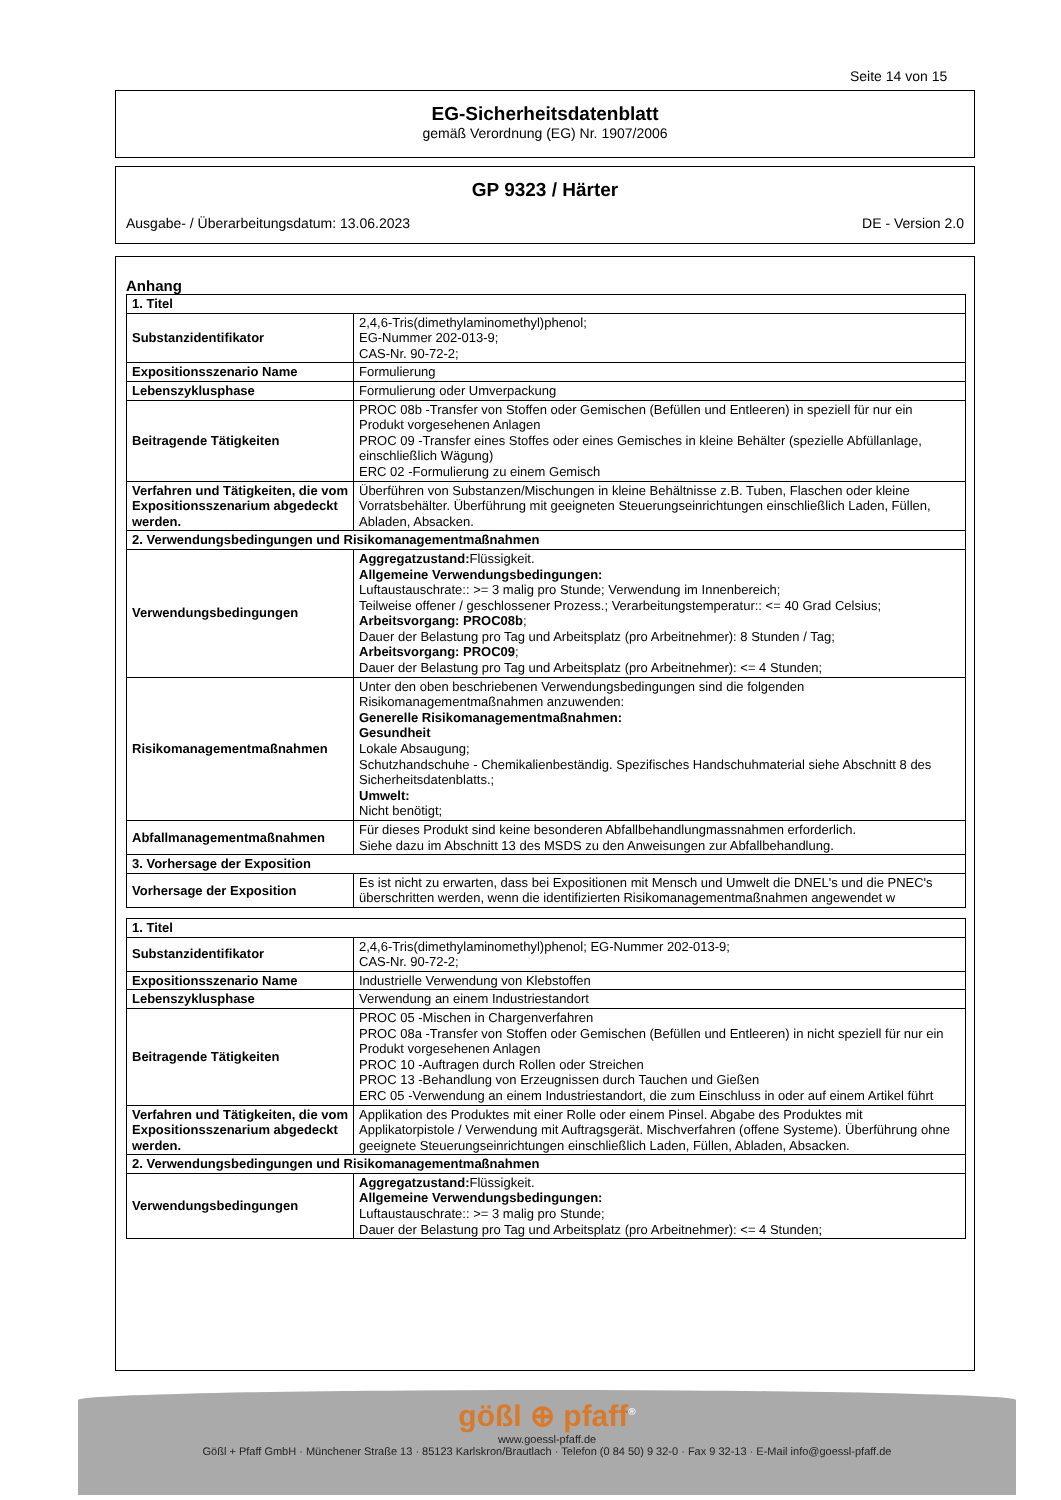Seite 14 von 15
EG-Sicherheitsdatenblatt
gemäß Verordnung (EG) Nr. 1907/2006
GP 9323 / Härter
Ausgabe- / Überarbeitungsdatum: 13.06.2023 DE - Version 2.0
Anhang
| 1. Titel | |
| Substanzidentifikator | 2,4,6-Tris(dimethylaminomethyl)phenol; EG-Nummer 202-013-9; CAS-Nr. 90-72-2; |
| Expositionsszenario Name | Formulierung |
| Lebenszyklusphase | Formulierung oder Umverpackung |
| Beitragende Tätigkeiten | PROC 08b -Transfer von Stoffen oder Gemischen (Befüllen und Entleeren) in speziell für nur ein Produkt vorgesehenen Anlagen PROC 09 -Transfer eines Stoffes oder eines Gemisches in kleine Behälter (spezielle Abfüllanlage, einschließlich Wägung) ERC 02 -Formulierung zu einem Gemisch |
| Verfahren und Tätigkeiten, die vom Expositionsszenarium abgedeckt werden. | Überführen von Substanzen/Mischungen in kleine Behältnisse z.B. Tuben, Flaschen oder kleine Vorratsbehälter. Überführung mit geeigneten Steuerungseinrichtungen einschließlich Laden, Füllen, Abladen, Absacken. |
| 2. Verwendungsbedingungen und Risikomanagementmaßnahmen | |
| Verwendungsbedingungen | Aggregatzustand: Flüssigkeit. Allgemeine Verwendungsbedingungen: Luftaustauschrate:: >= 3 malig pro Stunde; Verwendung im Innenbereich; Teilweise offener / geschlossener Prozess.; Verarbeitungstemperatur:: <= 40 Grad Celsius; Arbeitsvorgang: PROC08b ; Dauer der Belastung pro Tag und Arbeitsplatz (pro Arbeitnehmer): 8 Stunden / Tag; Arbeitsvorgang: PROC09 ; Dauer der Belastung pro Tag und Arbeitsplatz (pro Arbeitnehmer): <= 4 Stunden; |
| Risikomanagementmaßnahmen | Unter den oben beschriebenen Verwendungsbedingungen sind die folgenden Risikomanagementmaßnahmen anzuwenden: Generelle Risikomanagementmaßnahmen: Gesundheit Lokale Absaugung; Schutzhandschuhe - Chemikalienbeständig. Spezifisches Handschuhmaterial siehe Abschnitt 8 des Sicherheitsdatenblatts.; Umwelt: Nicht benötigt; |
| Abfallmanagementmaßnahmen | Für dieses Produkt sind keine besonderen Abfallbehandlungmassnahmen erforderlich. Siehe dazu im Abschnitt 13 des MSDS zu den Anweisungen zur Abfallbehandlung. |
| 3. Vorhersage der Exposition | |
| Vorhersage der Exposition | Es ist nicht zu erwarten, dass bei Expositionen mit Mensch und Umwelt die DNEL's und die PNEC's überschritten werden, wenn die identifizierten Risikomanagementmaßnahmen angewendet w |
| 1. Titel | |
| Substanzidentifikator | 2,4,6-Tris(dimethylaminomethyl)phenol; EG-Nummer 202-013-9; CAS-Nr. 90-72-2; |
| Expositionsszenario Name | Industrielle Verwendung von Klebstoffen |
| Lebenszyklusphase | Verwendung an einem Industriestandort |
| Beitragende Tätigkeiten | PROC 05 -Mischen in Chargenverfahren PROC 08a -Transfer von Stoffen oder Gemischen (Befüllen und Entleeren) in nicht speziell für nur ein Produkt vorgesehenen Anlagen PROC 10 -Auftragen durch Rollen oder Streichen PROC 13 -Behandlung von Erzeugnissen durch Tauchen und Gießen ERC 05 -Verwendung an einem Industriestandort, die zum Einschluss in oder auf einem Artikel führt |
| Verfahren und Tätigkeiten, die vom Expositionsszenarium abgedeckt werden. | Applikation des Produktes mit einer Rolle oder einem Pinsel. Abgabe des Produktes mit Applikatorpistole / Verwendung mit Auftragsgerät. Mischverfahren (offene Systeme). Überführung ohne geeignete Steuerungseinrichtungen einschließlich Laden, Füllen, Abladen, Absacken. |
| 2. Verwendungsbedingungen und Risikomanagementmaßnahmen | |
| Verwendungsbedingungen | Aggregatzustand: Flüssigkeit. Allgemeine Verwendungsbedingungen: Luftaustauschrate:: >= 3 malig pro Stunde; Dauer der Belastung pro Tag und Arbeitsplatz (pro Arbeitnehmer): <= 4 Stunden; |
gößl ⊕ pfaff<sup>®</sup>
www.goessl-pfaff.de
Gößl + Pfaff GmbH · Münchener Straße 13 · 85123 Karlskron/Brautlach · Telefon (0 84 50) 9 32-0 · Fax 9 32-13 · E-Mail info@goessl-pfaff.de